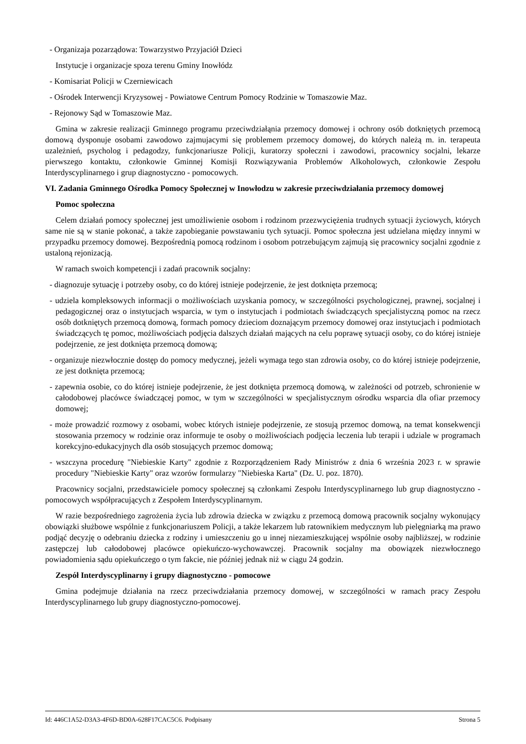- Organizaja pozarządowa: Towarzystwo Przyjaciół Dzieci
Instytucje i organizacje spoza terenu Gminy Inowłódz
- Komisariat Policji w Czerniewicach
- Ośrodek Interwencji Kryzysowej - Powiatowe Centrum Pomocy Rodzinie w Tomaszowie Maz.
- Rejonowy Sąd w Tomaszowie Maz.
Gmina w zakresie realizacji Gminnego programu przeciwdziałąnia przemocy domowej i ochrony osób dotkniętych przemocą domową dysponuje osobami zawodowo zajmujacymi się problemem przemocy domowej, do których należą m. in. terapeuta uzależnień, psycholog i pedagodzy, funkcjonariusze Policji, kuratorzy społeczni i zawodowi, pracownicy socjalni, lekarze pierwszego kontaktu, członkowie Gminnej Komisji Rozwiązywania Problemów Alkoholowych, członkowie Zespołu Interdyscyplinarnego i grup diagnostyczno - pomocowych.
VI. Zadania Gminnego Ośrodka Pomocy Społecznej w Inowłodzu w zakresie przeciwdziałania przemocy domowej
Pomoc społeczna
Celem działań pomocy społecznej jest umożliwienie osobom i rodzinom przezwyciężenia trudnych sytuacji życiowych, których same nie są w stanie pokonać, a także zapobieganie powstawaniu tych sytuacji. Pomoc społeczna jest udzielana między innymi w przypadku przemocy domowej. Bezpośrednią pomocą rodzinom i osobom potrzebującym zajmują się pracownicy socjalni zgodnie z ustaloną rejonizacją.
W ramach swoich kompetencji i zadań pracownik socjalny:
- diagnozuje sytuację i potrzeby osoby, co do której istnieje podejrzenie, że jest dotknięta przemocą;
- udziela kompleksowych informacji o możliwościach uzyskania pomocy, w szczególności psychologicznej, prawnej, socjalnej i pedagogicznej oraz o instytucjach wsparcia, w tym o instytucjach i podmiotach świadczących specjalistyczną pomoc na rzecz osób dotkniętych przemocą domową, formach pomocy dzieciom doznającym przemocy domowej oraz instytucjach i podmiotach świadczących tę pomoc, możliwościach podjęcia dalszych działań mających na celu poprawę sytuacji osoby, co do której istnieje podejrzenie, ze jest dotknięta przemocą domową;
- organizuje niezwłocznie dostęp do pomocy medycznej, jeżeli wymaga tego stan zdrowia osoby, co do której istnieje podejrzenie, ze jest dotknięta przemocą;
- zapewnia osobie, co do której istnieje podejrzenie, że jest dotknięta przemocą domową, w zależności od potrzeb, schronienie w całodobowej placówce świadczącej pomoc, w tym w szczególności w specjalistycznym ośrodku wsparcia dla ofiar przemocy domowej;
- może prowadzić rozmowy z osobami, wobec których istnieje podejrzenie, ze stosują przemoc domową, na temat konsekwencji stosowania przemocy w rodzinie oraz informuje te osoby o możliwościach podjęcia leczenia lub terapii i udziale w programach korekcyjno-edukacyjnych dla osób stosujących przemoc domową;
- wszczyna procedurę "Niebieskie Karty" zgodnie z Rozporządzeniem Rady Ministrów z dnia 6 września 2023 r. w sprawie procedury "Niebieskie Karty" oraz wzorów formularzy "Niebieska Karta" (Dz. U. poz. 1870).
Pracownicy socjalni, przedstawiciele pomocy społecznej są członkami Zespołu Interdyscyplinarnego lub grup diagnostyczno - pomocowych współpracujących z Zespołem Interdyscyplinarnym.
W razie bezpośredniego zagrożenia życia lub zdrowia dziecka w związku z przemocą domową pracownik socjalny wykonujący obowiązki służbowe wspólnie z funkcjonariuszem Policji, a także lekarzem lub ratownikiem medycznym lub pielęgniarką ma prawo podjąć decyzję o odebraniu dziecka z rodziny i umieszczeniu go u innej niezamieszkującej wspólnie osoby najbliższej, w rodzinie zastępczej lub całodobowej placówce opiekuńczo-wychowawczej. Pracownik socjalny ma obowiązek niezwłocznego powiadomienia sądu opiekuńczego o tym fakcie, nie później jednak niż w ciągu 24 godzin.
Zespół Interdyscyplinarny i grupy diagnostyczno - pomocowe
Gmina podejmuje działania na rzecz przeciwdziałania przemocy domowej, w szczególności w ramach pracy Zespołu Interdyscyplinarnego lub grupy diagnostyczno-pomocowej.
Id: 446C1A52-D3A3-4F6D-BD0A-628F17CAC5C6. Podpisany Strona 5